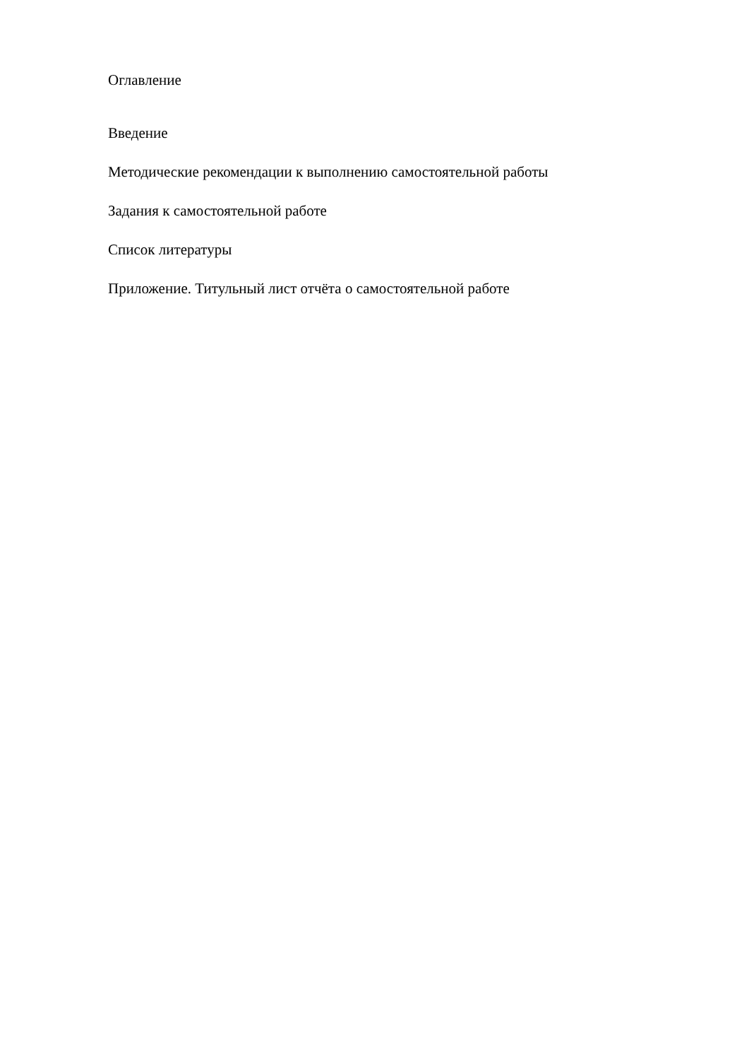Оглавление
Введение
Методические рекомендации к выполнению самостоятельной работы
Задания к самостоятельной работе
Список литературы
Приложение. Титульный лист отчёта о самостоятельной работе